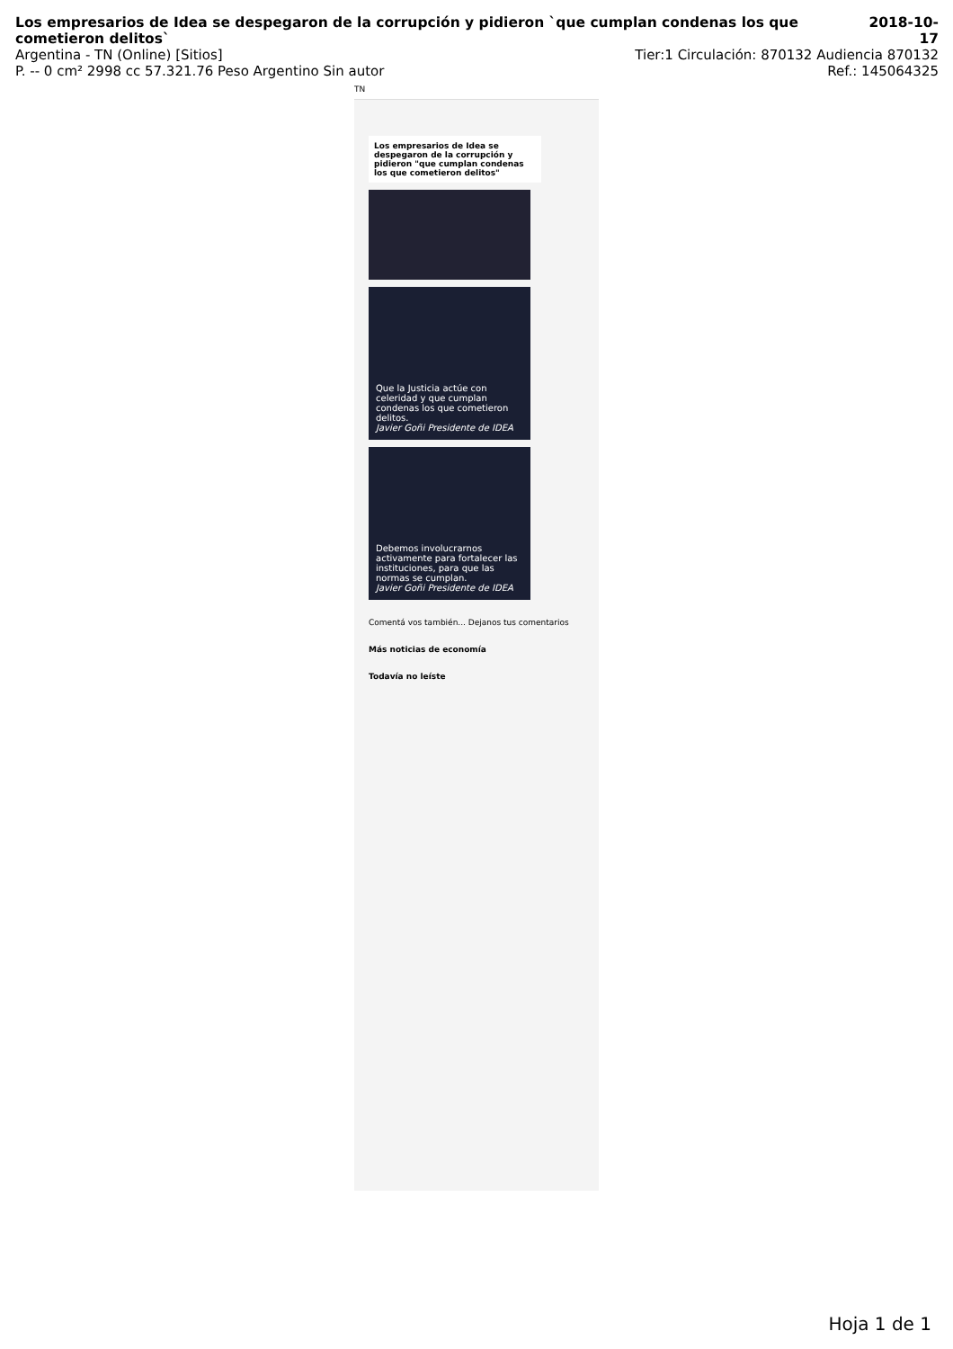Los empresarios de Idea se despegaron de la corrupción y pidieron `que cumplan condenas los que cometieron delitos`
2018-10-17
Argentina - TN (Online) [Sitios]
Tier:1 Circulación: 870132 Audiencia 870132
P. -- 0 cm² 2998 cc 57.321.76 Peso Argentino Sin autor
Ref.: 145064325
TN
Los empresarios de Idea se despegaron de la corrupción y pidieron "que cumplan condenas los que cometieron delitos"
Que la Justicia actúe con celeridad y que cumplan condenas los que cometieron delitos.
Javier Goñi Presidente de IDEA
Debemos involucrarnos activamente para fortalecer las instituciones, para que las normas se cumplan.
Javier Goñi Presidente de IDEA
Comentá vos también... Dejanos tus comentarios
Más noticias de economía
Todavía no leíste
Hoja 1 de 1